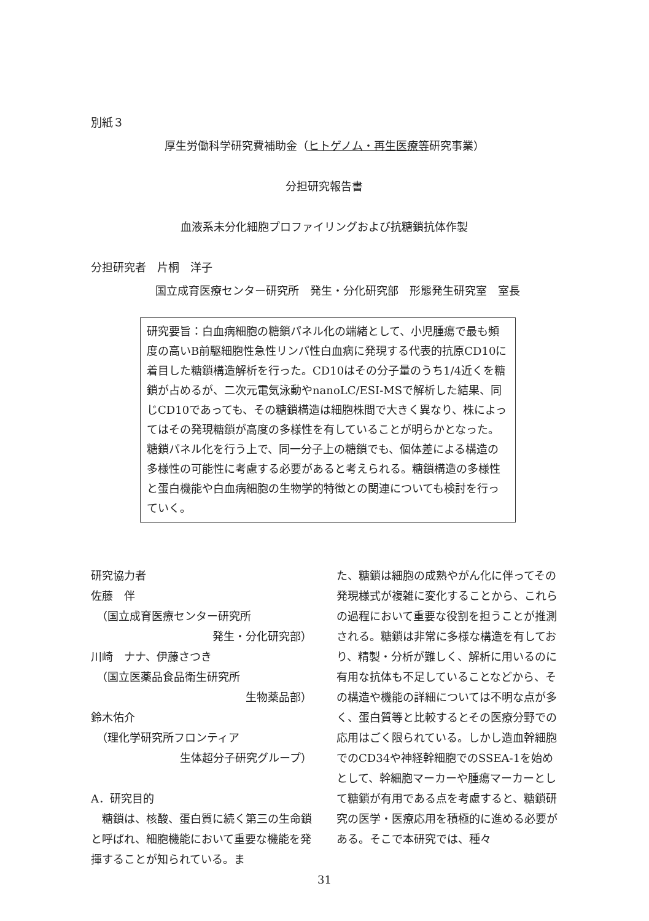別紙３
厚生労働科学研究費補助金（ヒトゲノム・再生医療等研究事業）
分担研究報告書
血液系未分化細胞プロファイリングおよび抗糖鎖抗体作製
分担研究者　片桐　洋子
国立成育医療センター研究所　発生・分化研究部　形態発生研究室　室長
研究要旨：白血病細胞の糖鎖パネル化の端緒として、小児腫瘍で最も頻度の高いB前駆細胞性急性リンパ性白血病に発現する代表的抗原CD10に着目した糖鎖構造解析を行った。CD10はその分子量のうち1/4近くを糖鎖が占めるが、二次元電気泳動やnanoLC/ESI-MSで解析した結果、同じCD10であっても、その糖鎖構造は細胞株間で大きく異なり、株によってはその発現糖鎖が高度の多様性を有していることが明らかとなった。糖鎖パネル化を行う上で、同一分子上の糖鎖でも、個体差による構造の多様性の可能性に考慮する必要があると考えられる。糖鎖構造の多様性と蛋白機能や白血病細胞の生物学的特徴との関連についても検討を行っていく。
研究協力者
佐藤　伴
　（国立成育医療センター研究所
発生・分化研究部）
川崎　ナナ、伊藤さつき
　（国立医薬品食品衛生研究所
生物薬品部）
鈴木佑介
　（理化学研究所フロンティア
生体超分子研究グループ）
A．研究目的
　糖鎖は、核酸、蛋白質に続く第三の生命鎖と呼ばれ、細胞機能において重要な機能を発揮することが知られている。ま
た、糖鎖は細胞の成熟やがん化に伴ってその発現様式が複雑に変化することから、これらの過程において重要な役割を担うことが推測される。糖鎖は非常に多様な構造を有しており、精製・分析が難しく、解析に用いるのに有用な抗体も不足していることなどから、その構造や機能の詳細については不明な点が多く、蛋白質等と比較するとその医療分野での応用はごく限られている。しかし造血幹細胞でのCD34や神経幹細胞でのSSEA-1を始めとして、幹細胞マーカーや腫瘍マーカーとして糖鎖が有用である点を考慮すると、糖鎖研究の医学・医療応用を積極的に進める必要がある。そこで本研究では、種々
31